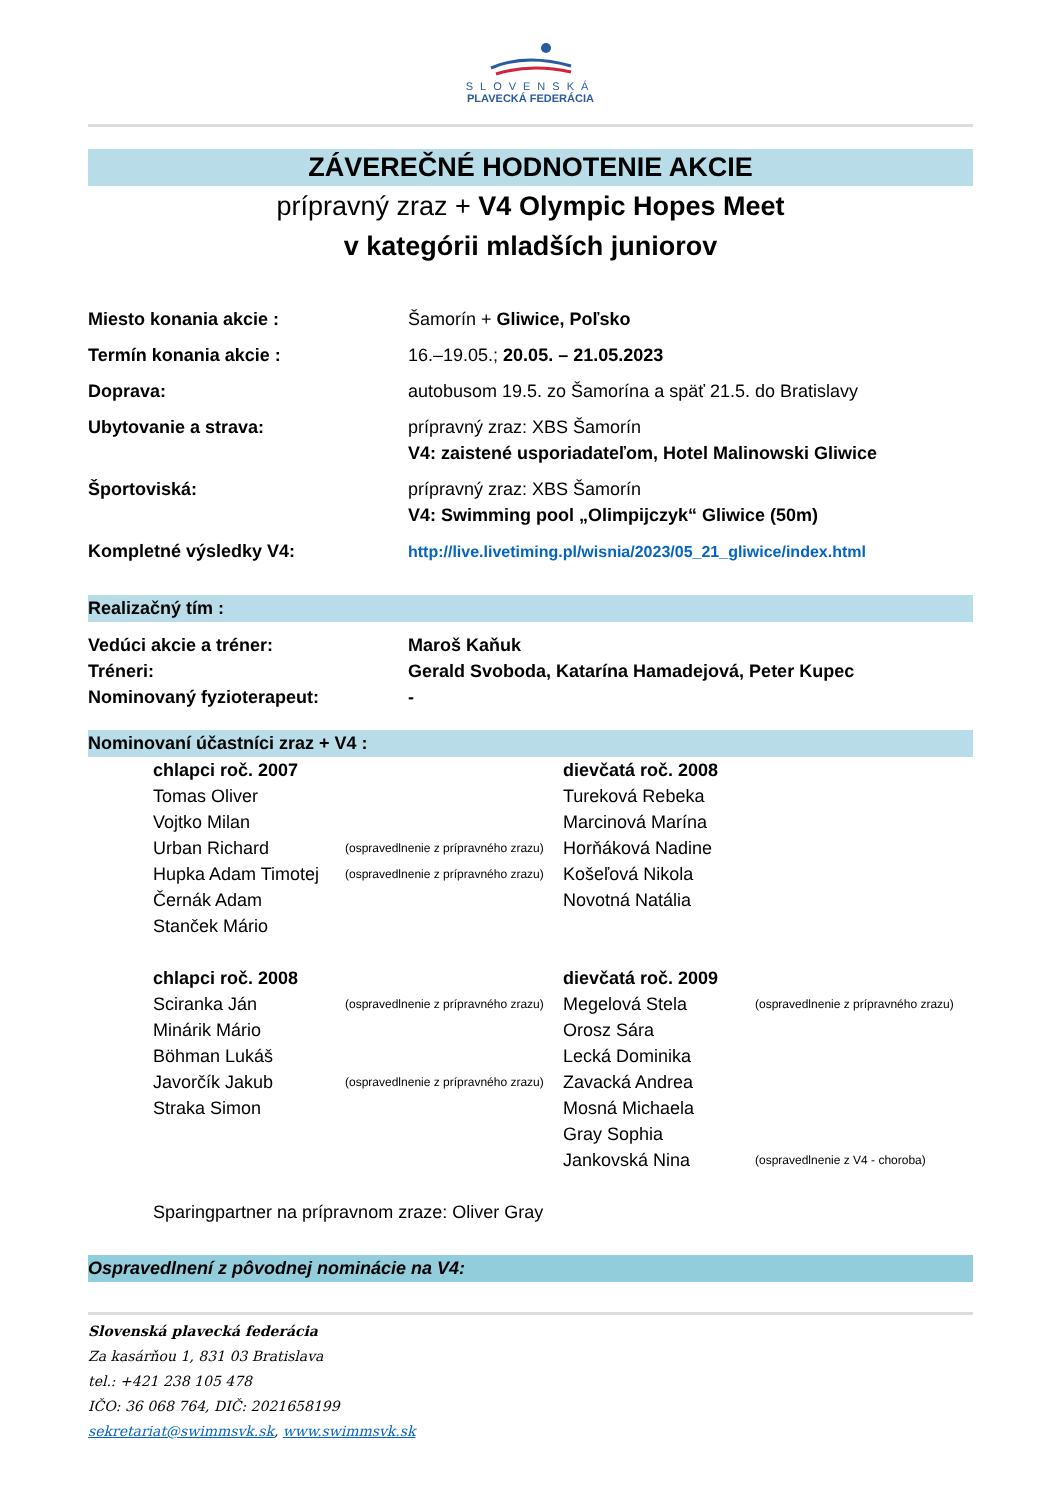SLOVENSKÁ
PLAVECKÁ FEDERÁCIA
ZÁVEREČNÉ HODNOTENIE AKCIE
prípravný zraz + V4 Olympic Hopes Meet
v kategórii mladších juniorov
Miesto konania akcie : Šamorín + Gliwice, Poľsko
Termín konania akcie : 16.–19.05.; 20.05. – 21.05.2023
Doprava: autobusom 19.5. zo Šamorína a späť 21.5. do Bratislavy
Ubytovanie a strava: prípravný zraz: XBS Šamorín
V4: zaistené usporiadateľom, Hotel Malinowski Gliwice
Športoviská: prípravný zraz: XBS Šamorín
V4: Swimming pool „Olimpijczyk“ Gliwice (50m)
Kompletné výsledky V4: http://live.livetiming.pl/wisnia/2023/05_21_gliwice/index.html
Realizačný tím :
Vedúci akcie a tréner: Maroš Kaňuk
Tréneri: Gerald Svoboda, Katarína Hamadejová, Peter Kupec
Nominovaný fyzioterapeut: -
Nominovaní účastníci zraz + V4 :
chlapci roč. 2007
Tomas Oliver
Vojtko Milan
Urban Richard (ospravedlnenie z prípravného zrazu)
Hupka Adam Timotej (ospravedlnenie z prípravného zrazu)
Černák Adam
Stanček Mário
dievčatá roč. 2008
Tureková Rebeka
Marcinová Marína
Horňáková Nadine
Košeľová Nikola
Novotná Natália
chlapci roč. 2008
Sciranka Ján (ospravedlnenie z prípravného zrazu)
Minárik Mário
Böhman Lukáš
Javorčík Jakub (ospravedlnenie z prípravného zrazu)
Straka Simon
dievčatá roč. 2009
Megelová Stela (ospravedlnenie z prípravného zrazu)
Orosz Sára
Lecká Dominika
Zavacká Andrea
Mosná Michaela
Gray Sophia
Jankovská Nina (ospravedlnenie z V4 - choroba)
Sparingpartner na prípravnom zraze: Oliver Gray
Ospravedlnení z pôvodnej nominácie na V4:
Slovenská plavecká federácia
Za kasárňou 1, 831 03 Bratislava
tel.: +421 238 105 478
IČO: 36 068 764, DIČ: 2021658199
sekretariat@swimmsvk.sk, www.swimmsvk.sk